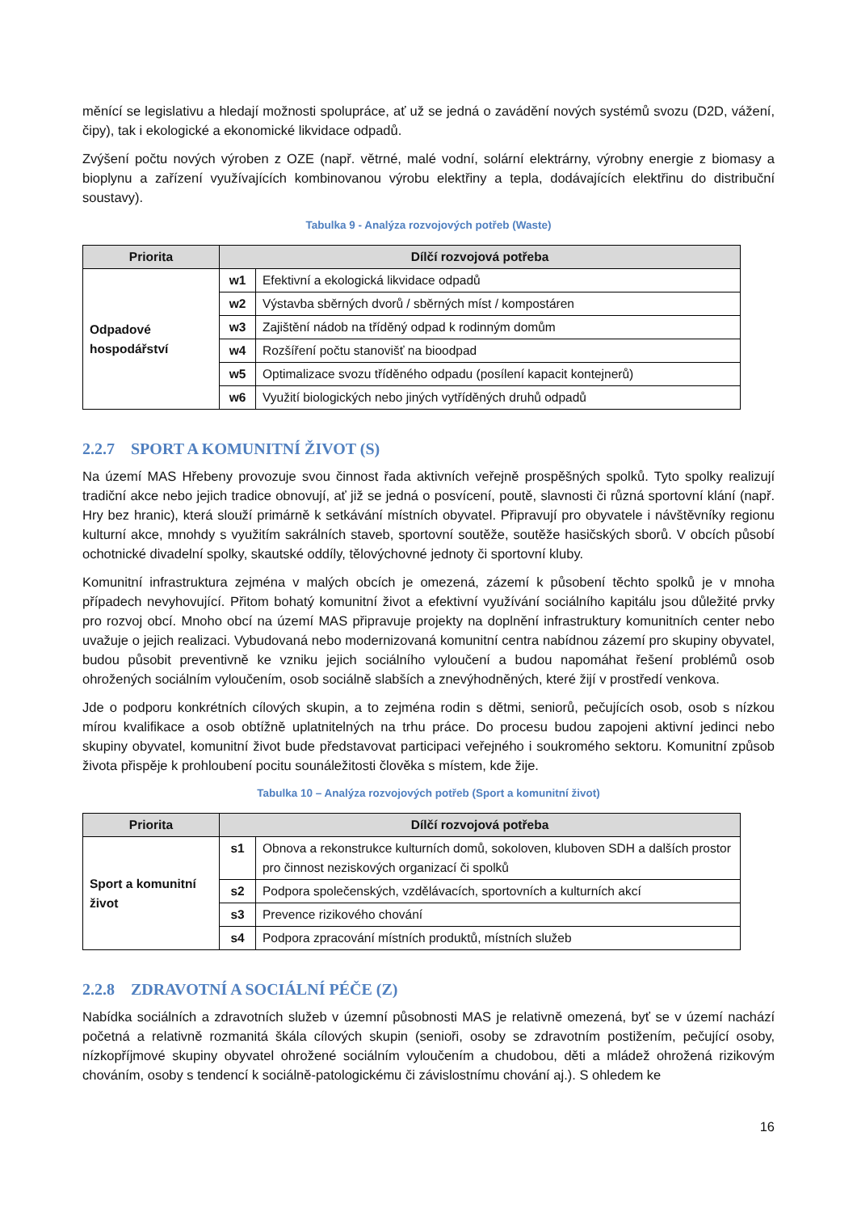měnící se legislativu a hledají možnosti spolupráce, ať už se jedná o zavádění nových systémů svozu (D2D, vážení, čipy), tak i ekologické a ekonomické likvidace odpadů.
Zvýšení počtu nových výroben z OZE (např. větrné, malé vodní, solární elektrárny, výrobny energie z biomasy a bioplynu a zařízení využívajících kombinovanou výrobu elektřiny a tepla, dodávajících elektřinu do distribuční soustavy).
Tabulka 9 - Analýza rozvojových potřeb (Waste)
| Priorita | Dílčí rozvojová potřeba | |
| --- | --- | --- |
| Odpadové hospodářství | w1 | Efektivní a ekologická likvidace odpadů |
| | w2 | Výstavba sběrných dvorů / sběrných míst / kompostáren |
| | w3 | Zajištění nádob na tříděný odpad k rodinným domům |
| | w4 | Rozšíření počtu stanovišť na bioodpad |
| | w5 | Optimalizace svozu tříděného odpadu (posílení kapacit kontejnerů) |
| | w6 | Využití biologických nebo jiných vytříděných druhů odpadů |
2.2.7 SPORT A KOMUNITNÍ ŽIVOT (S)
Na území MAS Hřebeny provozuje svou činnost řada aktivních veřejně prospěšných spolků. Tyto spolky realizují tradiční akce nebo jejich tradice obnovují, ať již se jedná o posvícení, poutě, slavnosti či různá sportovní klání (např. Hry bez hranic), která slouží primárně k setkávání místních obyvatel. Připravují pro obyvatele i návštěvníky regionu kulturní akce, mnohdy s využitím sakrálních staveb, sportovní soutěže, soutěže hasičských sborů. V obcích působí ochotnické divadelní spolky, skautské oddíly, tělovýchovné jednoty či sportovní kluby.
Komunitní infrastruktura zejména v malých obcích je omezená, zázemí k působení těchto spolků je v mnoha případech nevyhovující. Přitom bohatý komunitní život a efektivní využívání sociálního kapitálu jsou důležité prvky pro rozvoj obcí. Mnoho obcí na území MAS připravuje projekty na doplnění infrastruktury komunitních center nebo uvažuje o jejich realizaci. Vybudovaná nebo modernizovaná komunitní centra nabídnou zázemí pro skupiny obyvatel, budou působit preventivně ke vzniku jejich sociálního vyloučení a budou napomáhat řešení problémů osob ohrožených sociálním vyloučením, osob sociálně slabších a znevýhodněných, které žijí v prostředí venkova.
Jde o podporu konkrétních cílových skupin, a to zejména rodin s dětmi, seniorů, pečujících osob, osob s nízkou mírou kvalifikace a osob obtížně uplatnitelných na trhu práce. Do procesu budou zapojeni aktivní jedinci nebo skupiny obyvatel, komunitní život bude představovat participaci veřejného i soukromého sektoru. Komunitní způsob života přispěje k prohloubení pocitu sounáležitosti člověka s místem, kde žije.
Tabulka 10 – Analýza rozvojových potřeb (Sport a komunitní život)
| Priorita | Dílčí rozvojová potřeba | |
| --- | --- | --- |
| Sport a komunitní život | s1 | Obnova a rekonstrukce kulturních domů, sokoloven, kluboven SDH a dalších prostor pro činnost neziskových organizací či spolků |
| | s2 | Podpora společenských, vzdělávacích, sportovních a kulturních akcí |
| | s3 | Prevence rizikového chování |
| | s4 | Podpora zpracování místních produktů, místních služeb |
2.2.8 ZDRAVOTNÍ A SOCIÁLNÍ PÉČE (Z)
Nabídka sociálních a zdravotních služeb v územní působnosti MAS je relativně omezená, byť se v území nachází početná a relativně rozmanitá škála cílových skupin (senioři, osoby se zdravotním postižením, pečující osoby, nízkopříjmové skupiny obyvatel ohrožené sociálním vyloučením a chudobou, děti a mládež ohrožená rizikovým chováním, osoby s tendencí k sociálně-patologickému či závislostnímu chování aj.). S ohledem ke
16